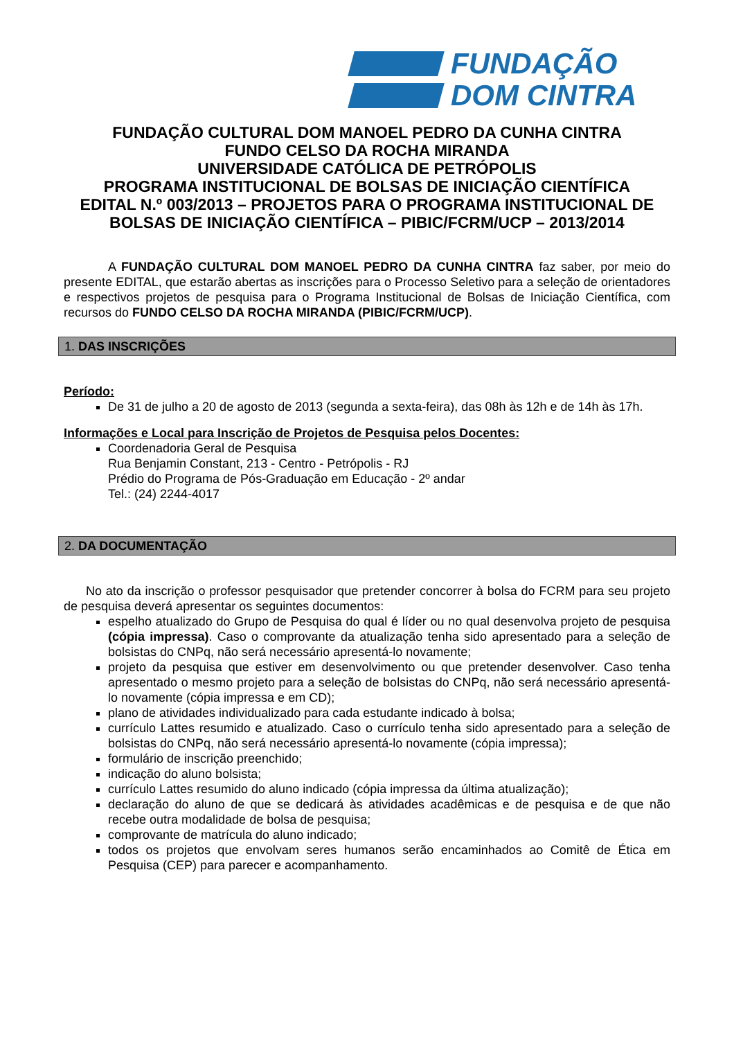FUNDAÇÃO
DOM CINTRA
FUNDAÇÃO CULTURAL DOM MANOEL PEDRO DA CUNHA CINTRA
FUNDO CELSO DA ROCHA MIRANDA
UNIVERSIDADE CATÓLICA DE PETRÓPOLIS
PROGRAMA INSTITUCIONAL DE BOLSAS DE INICIAÇÃO CIENTÍFICA
EDITAL N.º 003/2013 – PROJETOS PARA O PROGRAMA INSTITUCIONAL DE BOLSAS DE INICIAÇÃO CIENTÍFICA – PIBIC/FCRM/UCP – 2013/2014
A FUNDAÇÃO CULTURAL DOM MANOEL PEDRO DA CUNHA CINTRA faz saber, por meio do presente EDITAL, que estarão abertas as inscrições para o Processo Seletivo para a seleção de orientadores e respectivos projetos de pesquisa para o Programa Institucional de Bolsas de Iniciação Científica, com recursos do FUNDO CELSO DA ROCHA MIRANDA (PIBIC/FCRM/UCP).
1. DAS INSCRIÇÕES
Período:
De 31 de julho a 20 de agosto de 2013 (segunda a sexta-feira), das 08h às 12h e de 14h às 17h.
Informações e Local para Inscrição de Projetos de Pesquisa pelos Docentes:
Coordenadoria Geral de Pesquisa
Rua Benjamin Constant, 213 - Centro - Petrópolis - RJ
Prédio do Programa de Pós-Graduação em Educação - 2º andar
Tel.: (24) 2244-4017
2. DA DOCUMENTAÇÃO
No ato da inscrição o professor pesquisador que pretender concorrer à bolsa do FCRM para seu projeto de pesquisa deverá apresentar os seguintes documentos:
espelho atualizado do Grupo de Pesquisa do qual é líder ou no qual desenvolva projeto de pesquisa (cópia impressa). Caso o comprovante da atualização tenha sido apresentado para a seleção de bolsistas do CNPq, não será necessário apresentá-lo novamente;
projeto da pesquisa que estiver em desenvolvimento ou que pretender desenvolver. Caso tenha apresentado o mesmo projeto para a seleção de bolsistas do CNPq, não será necessário apresentá-lo novamente (cópia impressa e em CD);
plano de atividades individualizado para cada estudante indicado à bolsa;
currículo Lattes resumido e atualizado. Caso o currículo tenha sido apresentado para a seleção de bolsistas do CNPq, não será necessário apresentá-lo novamente (cópia impressa);
formulário de inscrição preenchido;
indicação do aluno bolsista;
currículo Lattes resumido do aluno indicado (cópia impressa da última atualização);
declaração do aluno de que se dedicará às atividades acadêmicas e de pesquisa e de que não recebe outra modalidade de bolsa de pesquisa;
comprovante de matrícula do aluno indicado;
todos os projetos que envolvam seres humanos serão encaminhados ao Comitê de Ética em Pesquisa (CEP) para parecer e acompanhamento.